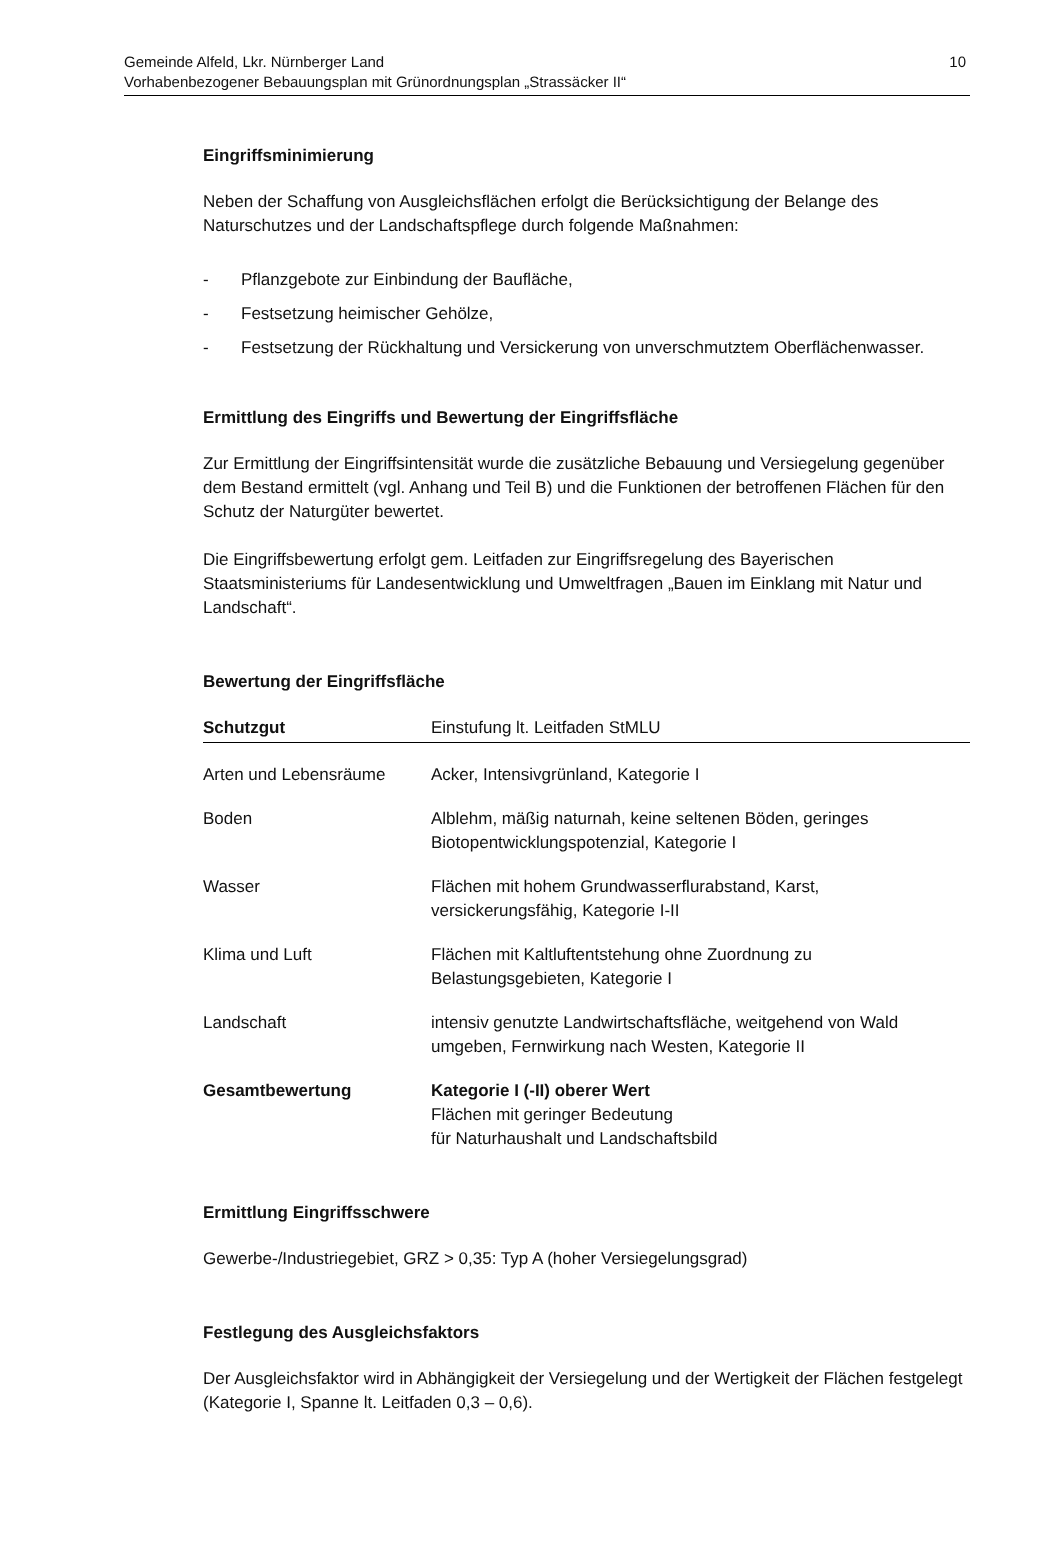Gemeinde Alfeld, Lkr. Nürnberger Land
Vorhabenbezogener Bebauungsplan mit Grünordnungsplan „Strassäcker II“
10
Eingriffsminimierung
Neben der Schaffung von Ausgleichsflächen erfolgt die Berücksichtigung der Belange des Naturschutzes und der Landschaftspflege durch folgende Maßnahmen:
- Pflanzgebote zur Einbindung der Baufläche,
- Festsetzung heimischer Gehölze,
- Festsetzung der Rückhaltung und Versickerung von unverschmutztem Oberflächenwasser.
Ermittlung des Eingriffs und Bewertung der Eingriffsfläche
Zur Ermittlung der Eingriffsintensität wurde die zusätzliche Bebauung und Versiegelung gegenüber dem Bestand ermittelt (vgl. Anhang und Teil B) und die Funktionen der betroffenen Flächen für den Schutz der Naturgüter bewertet.
Die Eingriffsbewertung erfolgt gem. Leitfaden zur Eingriffsregelung des Bayerischen Staatsministeriums für Landesentwicklung und Umweltfragen „Bauen im Einklang mit Natur und Landschaft“.
Bewertung der Eingriffsfläche
| Schutzgut | Einstufung lt. Leitfaden StMLU |
| --- | --- |
| Arten und Lebensräume | Acker, Intensivgrünland, Kategorie I |
| Boden | Alblehm, mäßig naturnah, keine seltenen Böden, geringes Biotopentwicklungspotenzial, Kategorie I |
| Wasser | Flächen mit hohem Grundwasserflurabstand, Karst, versickerungsfähig, Kategorie I-II |
| Klima und Luft | Flächen mit Kaltluftentstehung ohne Zuordnung zu Belastungsgebieten, Kategorie I |
| Landschaft | intensiv genutzte Landwirtschaftsfläche, weitgehend von Wald umgeben, Fernwirkung nach Westen, Kategorie II |
| Gesamtbewertung | Kategorie I (-II) oberer Wert Flächen mit geringer Bedeutung für Naturhaushalt und Landschaftsbild |
Ermittlung Eingriffsschwere
Gewerbe-/Industriegebiet, GRZ > 0,35: Typ A (hoher Versiegelungsgrad)
Festlegung des Ausgleichsfaktors
Der Ausgleichsfaktor wird in Abhängigkeit der Versiegelung und der Wertigkeit der Flächen festgelegt (Kategorie I, Spanne lt. Leitfaden 0,3 – 0,6).